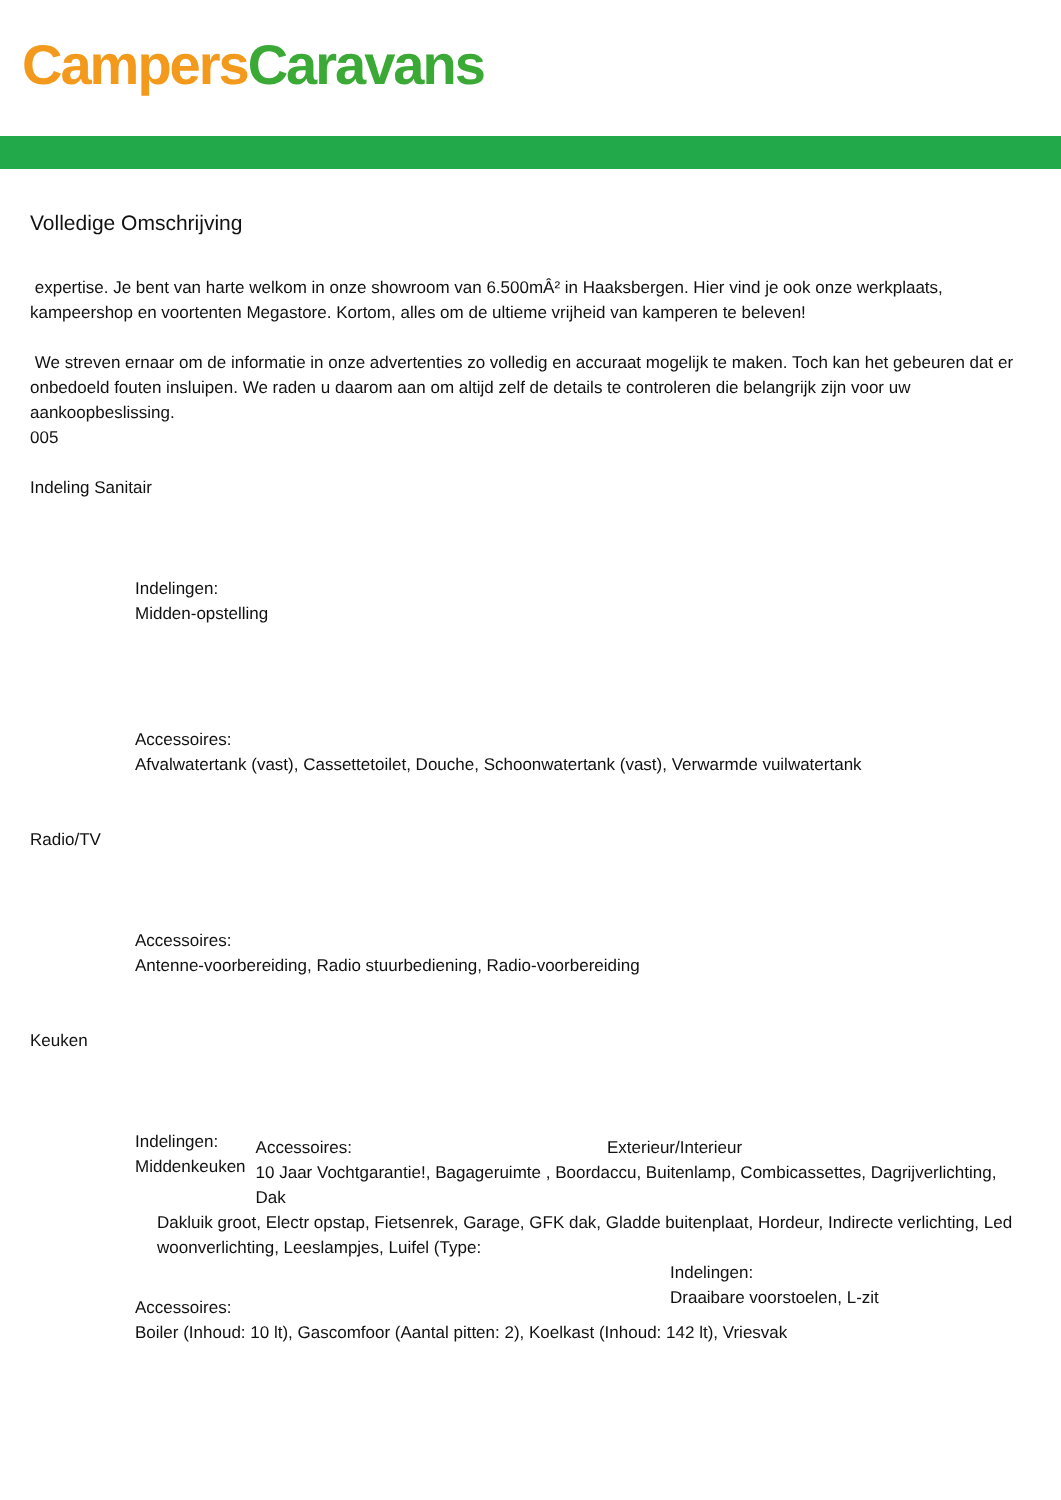Campers Caravans
Volledige Omschrijving
expertise. Je bent van harte welkom in onze showroom van 6.500mÂ² in Haaksbergen. Hier vind je ook onze werkplaats, kampeershop en voortenten Megastore. Kortom, alles om de ultieme vrijheid van kamperen te beleven!
We streven ernaar om de informatie in onze advertenties zo volledig en accuraat mogelijk te maken. Toch kan het gebeuren dat er onbedoeld fouten insluipen. We raden u daarom aan om altijd zelf de details te controleren die belangrijk zijn voor uw aankoopbeslissing.
005
Indeling Sanitair
Indelingen:
Midden-opstelling
Accessoires:
Afvalwatertank (vast), Cassettetoilet, Douche, Schoonwatertank (vast), Verwarmde vuilwatertank
Radio/TV
Accessoires:
Antenne-voorbereiding, Radio stuurbediening, Radio-voorbereiding
Keuken
Indelingen:
Middenkeuken
Accessoires: Exterieur/Interieur
10 Jaar Vochtgarantie!, Bagageruimte , Boordaccu, Buitenlamp, Combicassettes, Dagrijverlichting, Dak
Dakluik groot, Electr opstap, Fietsenrek, Garage, GFK dak, Gladde buitenplaat, Hordeur, Indirecte verlichting, Led woonverlichting, Leeslampjes, Luifel (Type:
Indelingen:
Draaibare voorstoelen, L-zit
Accessoires:
Boiler (Inhoud: 10 lt), Gascomfoor (Aantal pitten: 2), Koelkast (Inhoud: 142 lt), Vriesvak